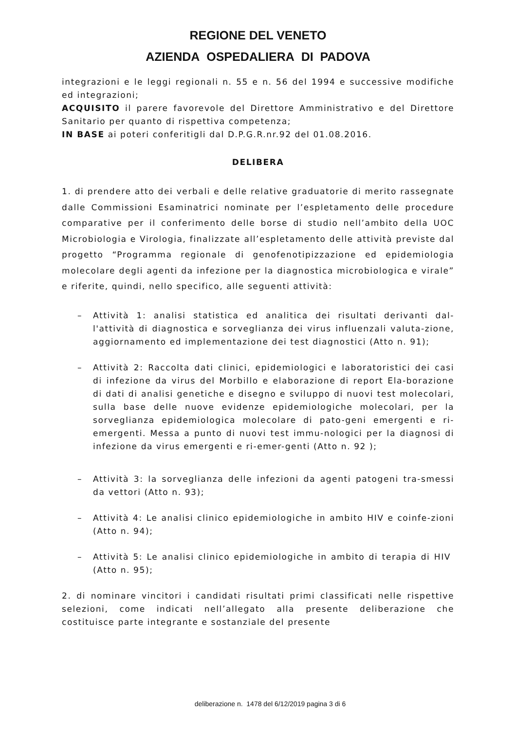REGIONE DEL VENETO
AZIENDA OSPEDALIERA DI PADOVA
integrazioni e le leggi regionali n. 55 e n. 56 del 1994 e successive modifiche ed integrazioni;
ACQUISITO il parere favorevole del Direttore Amministrativo e del Direttore Sanitario per quanto di rispettiva competenza;
IN BASE ai poteri conferitigli dal D.P.G.R.nr.92 del 01.08.2016.
DELIBERA
1. di prendere atto dei verbali e delle relative graduatorie di merito rassegnate dalle Commissioni Esaminatrici nominate per l’espletamento delle procedure comparative per il conferimento delle borse di studio nell’ambito della UOC Microbiologia e Virologia, finalizzate all’espletamento delle attività previste dal progetto “Programma regionale di genofenotipizzazione ed epidemiologia molecolare degli agenti da infezione per la diagnostica microbiologica e virale” e riferite, quindi, nello specifico, alle seguenti attività:
– Attività 1: analisi statistica ed analitica dei risultati derivanti dal-l'attività di diagnostica e sorveglianza dei virus influenzali valuta-zione, aggiornamento ed implementazione dei test diagnostici (Atto n. 91);
– Attività 2: Raccolta dati clinici, epidemiologici e laboratoristici dei casi di infezione da virus del Morbillo e elaborazione di report Ela-borazione di dati di analisi genetiche e disegno e sviluppo di nuovi test molecolari, sulla base delle nuove evidenze epidemiologiche molecolari, per la sorveglianza epidemiologica molecolare di pato-geni emergenti e ri-emergenti. Messa a punto di nuovi test immu-nologici per la diagnosi di infezione da virus emergenti e ri-emer-genti (Atto n. 92 );
– Attività 3: la sorveglianza delle infezioni da agenti patogeni tra-smessi da vettori (Atto n. 93);
– Attività 4: Le analisi clinico epidemiologiche in ambito HIV e coinfe-zioni (Atto n. 94);
– Attività 5: Le analisi clinico epidemiologiche in ambito di terapia di HIV (Atto n. 95);
2. di nominare vincitori i candidati risultati primi classificati nelle rispettive selezioni, come indicati nell’allegato alla presente deliberazione che costituisce parte integrante e sostanziale del presente
deliberazione n. 1478 del 6/12/2019 pagina 3 di 6